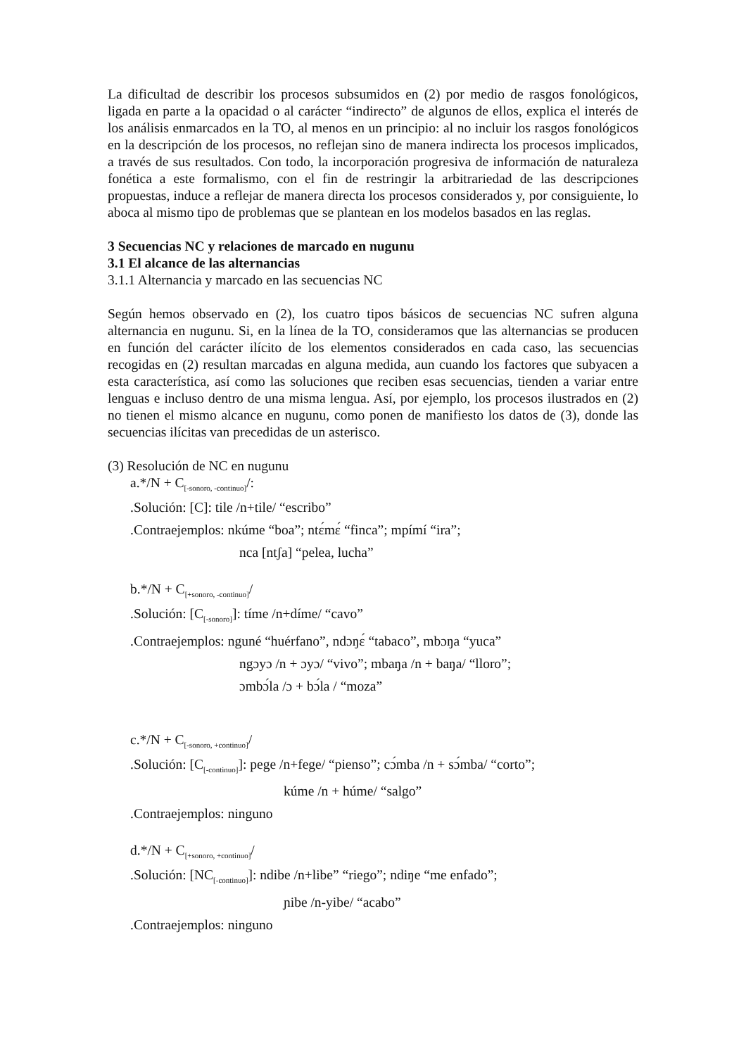La dificultad de describir los procesos subsumidos en (2) por medio de rasgos fonológicos, ligada en parte a la opacidad o al carácter “indirecto” de algunos de ellos, explica el interés de los análisis enmarcados en la TO, al menos en un principio: al no incluir los rasgos fonológicos en la descripción de los procesos, no reflejan sino de manera indirecta los procesos implicados, a través de sus resultados. Con todo, la incorporación progresiva de información de naturaleza fonética a este formalismo, con el fin de restringir la arbitrariedad de las descripciones propuestas, induce a reflejar de manera directa los procesos considerados y, por consiguiente, lo aboca al mismo tipo de problemas que se plantean en los modelos basados en las reglas.
3 Secuencias NC y relaciones de marcado en nugunu
3.1 El alcance de las alternancias
3.1.1 Alternancia y marcado en las secuencias NC
Según hemos observado en (2), los cuatro tipos básicos de secuencias NC sufren alguna alternancia en nugunu. Si, en la línea de la TO, consideramos que las alternancias se producen en función del carácter ilícito de los elementos considerados en cada caso, las secuencias recogidas en (2) resultan marcadas en alguna medida, aun cuando los factores que subyacen a esta característica, así como las soluciones que reciben esas secuencias, tienden a variar entre lenguas e incluso dentro de una misma lengua. Así, por ejemplo, los procesos ilustrados en (2) no tienen el mismo alcance en nugunu, como ponen de manifiesto los datos de (3), donde las secuencias ilícitas van precedidas de un asterisco.
(3) Resolución de NC en nugunu
a.*/N + C<sub>[-sonoro, -continuo]</sub>/:
.Solución: [C]: tile /n+tile/ “escribo”
.Contraejemplos: nkúme “boa”; ntɛ́mɛ́ “finca”; mpímí “ira”;
nca [ntʃa] “pelea, lucha”
b.*/N + C<sub>[+sonoro, -continuo]</sub>/
.Solución: [C<sub>[-sonoro]</sub>]: tíme /n+díme/ “cavo”
.Contraejemplos: nguné “huérfano”, ndɔŋɛ́ “tabaco”, mbɔŋa “yuca”
ngɔyɔ /n + ɔyɔ/ “vivo”; mbaŋa /n + baŋa/ “lloro”;
ɔmbɔ́la /ɔ + bɔ́la / “moza”
c.*/N + C<sub>[-sonoro, +continuo]</sub>/
.Solución: [C<sub>[-continuo]</sub>]: pege /n+fege/ “pienso”; cɔ́mba /n + sɔ́mba/ “corto”;
kúme /n + húme/ “salgo”
.Contraejemplos: ninguno
d.*/N + C<sub>[+sonoro, +continuo]</sub>/
.Solución: [NC<sub>[-continuo]</sub>]: ndibe /n+libe” “riego”; ndiŋe “me enfado”;
ɲibe /n-yibe/ “acabo”
.Contraejemplos: ninguno